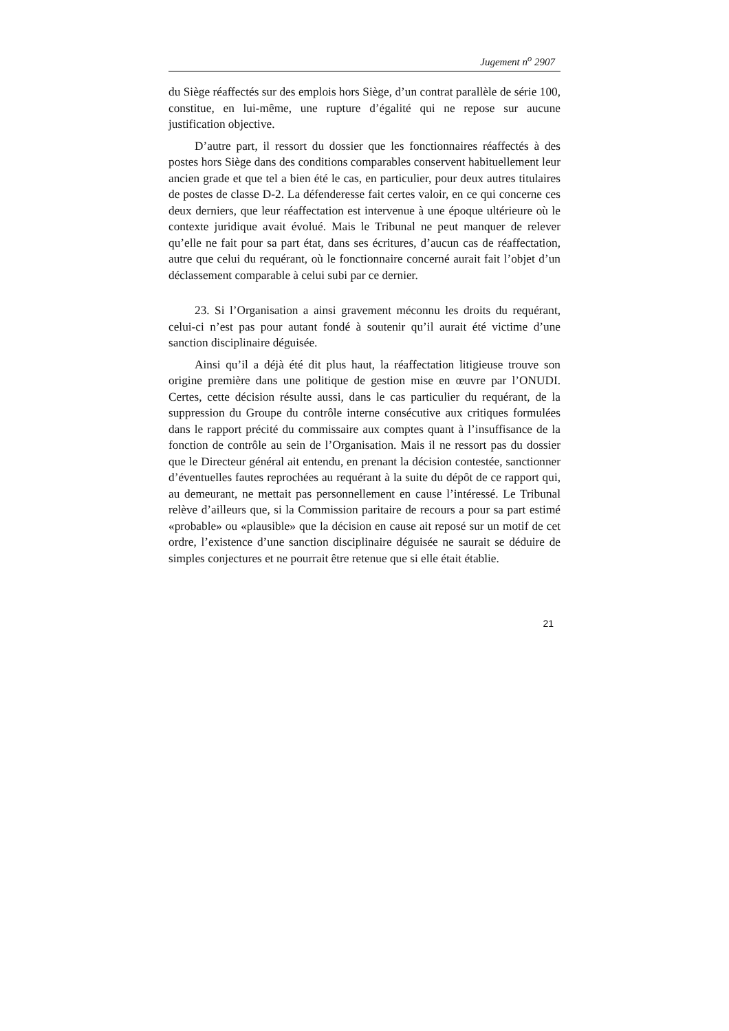Jugement n<sup>o</sup> 2907
du Siège réaffectés sur des emplois hors Siège, d’un contrat parallèle de série 100, constitue, en lui-même, une rupture d’égalité qui ne repose sur aucune justification objective.
D’autre part, il ressort du dossier que les fonctionnaires réaffectés à des postes hors Siège dans des conditions comparables conservent habituellement leur ancien grade et que tel a bien été le cas, en particulier, pour deux autres titulaires de postes de classe D-2. La défenderesse fait certes valoir, en ce qui concerne ces deux derniers, que leur réaffectation est intervenue à une époque ultérieure où le contexte juridique avait évolué. Mais le Tribunal ne peut manquer de relever qu’elle ne fait pour sa part état, dans ses écritures, d’aucun cas de réaffectation, autre que celui du requérant, où le fonctionnaire concerné aurait fait l’objet d’un déclassement comparable à celui subi par ce dernier.
23. Si l’Organisation a ainsi gravement méconnu les droits du requérant, celui-ci n’est pas pour autant fondé à soutenir qu’il aurait été victime d’une sanction disciplinaire déguisée.
Ainsi qu’il a déjà été dit plus haut, la réaffectation litigieuse trouve son origine première dans une politique de gestion mise en œuvre par l’ONUDI. Certes, cette décision résulte aussi, dans le cas particulier du requérant, de la suppression du Groupe du contrôle interne consécutive aux critiques formulées dans le rapport précité du commissaire aux comptes quant à l’insuffisance de la fonction de contrôle au sein de l’Organisation. Mais il ne ressort pas du dossier que le Directeur général ait entendu, en prenant la décision contestée, sanctionner d’éventuelles fautes reprochées au requérant à la suite du dépôt de ce rapport qui, au demeurant, ne mettait pas personnellement en cause l’intéressé. Le Tribunal relève d’ailleurs que, si la Commission paritaire de recours a pour sa part estimé «probable» ou «plausible» que la décision en cause ait reposé sur un motif de cet ordre, l’existence d’une sanction disciplinaire déguisée ne saurait se déduire de simples conjectures et ne pourrait être retenue que si elle était établie.
21